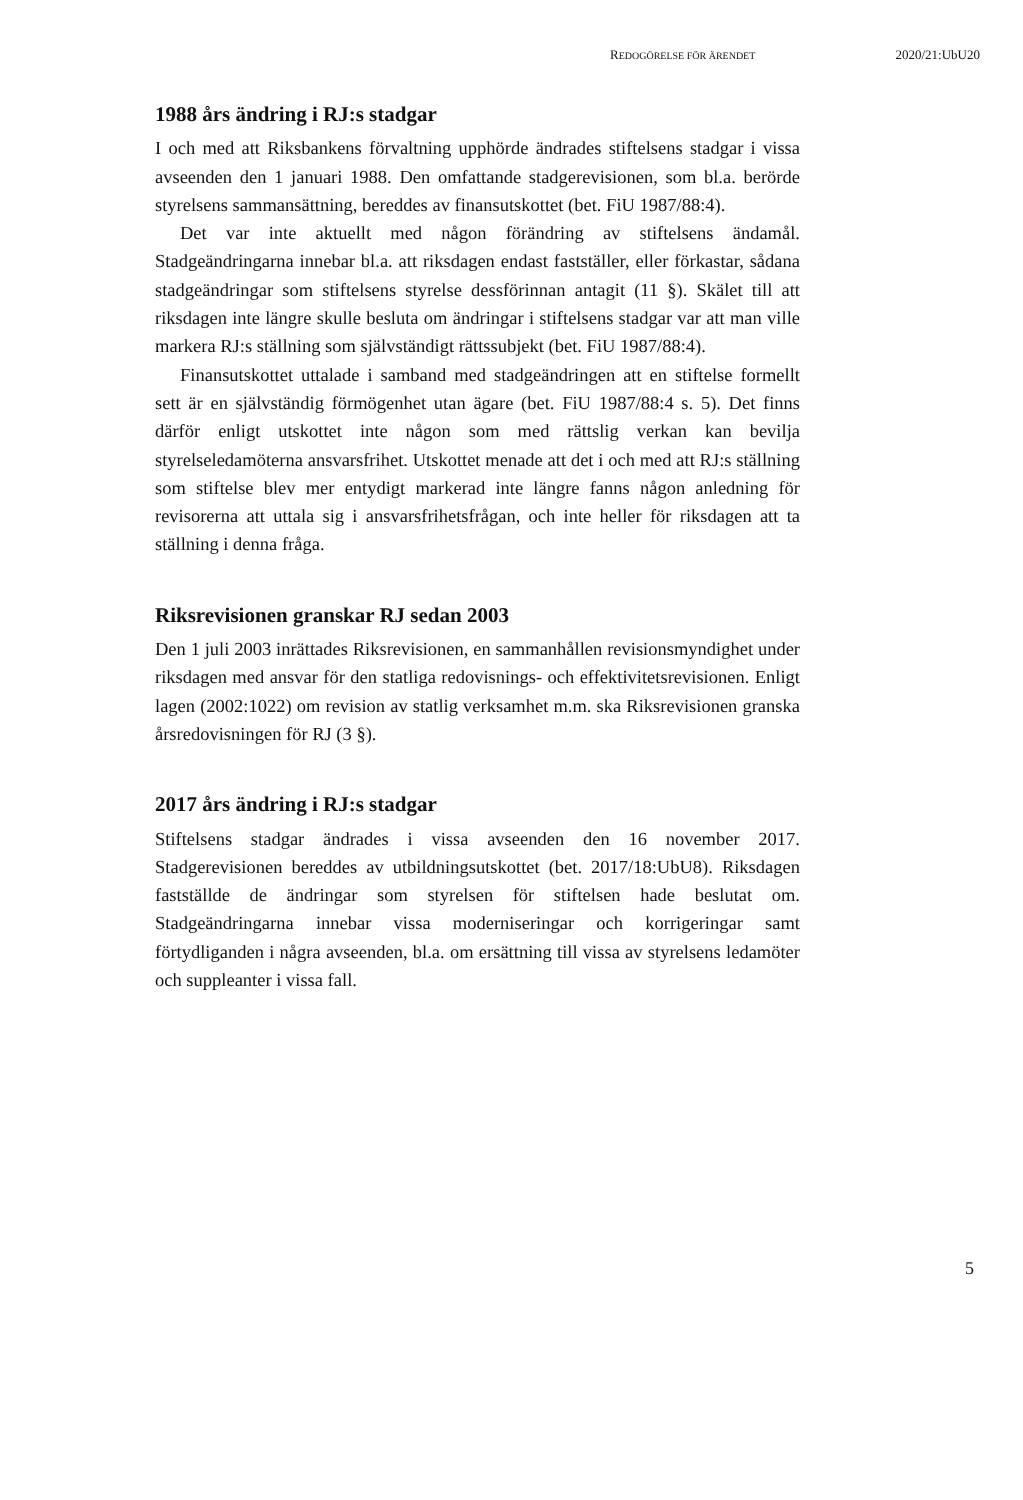REDOGÖRELSE FÖR ÄRENDET 2020/21:UbU20
1988 års ändring i RJ:s stadgar
I och med att Riksbankens förvaltning upphörde ändrades stiftelsens stadgar i vissa avseenden den 1 januari 1988. Den omfattande stadgerevisionen, som bl.a. berörde styrelsens sammansättning, bereddes av finansutskottet (bet. FiU 1987/88:4).
Det var inte aktuellt med någon förändring av stiftelsens ändamål. Stadgeändringarna innebar bl.a. att riksdagen endast fastställer, eller förkastar, sådana stadgeändringar som stiftelsens styrelse dessförinnan antagit (11 §). Skälet till att riksdagen inte längre skulle besluta om ändringar i stiftelsens stadgar var att man ville markera RJ:s ställning som självständigt rättssubjekt (bet. FiU 1987/88:4).
Finansutskottet uttalade i samband med stadgeändringen att en stiftelse formellt sett är en självständig förmögenhet utan ägare (bet. FiU 1987/88:4 s. 5). Det finns därför enligt utskottet inte någon som med rättslig verkan kan bevilja styrelseledamöterna ansvarsfrihet. Utskottet menade att det i och med att RJ:s ställning som stiftelse blev mer entydigt markerad inte längre fanns någon anledning för revisorerna att uttala sig i ansvarsfrihetsfrågan, och inte heller för riksdagen att ta ställning i denna fråga.
Riksrevisionen granskar RJ sedan 2003
Den 1 juli 2003 inrättades Riksrevisionen, en sammanhållen revisions­myndighet under riksdagen med ansvar för den statliga redovisnings- och effektivitetsrevisionen. Enligt lagen (2002:1022) om revision av statlig verksamhet m.m. ska Riksrevisionen granska årsredovisningen för RJ (3 §).
2017 års ändring i RJ:s stadgar
Stiftelsens stadgar ändrades i vissa avseenden den 16 november 2017. Stadgerevisionen bereddes av utbildningsutskottet (bet. 2017/18:UbU8). Riksdagen fastställde de ändringar som styrelsen för stiftelsen hade beslutat om. Stadgeändringarna innebar vissa moderniseringar och korrigeringar samt förtydliganden i några avseenden, bl.a. om ersättning till vissa av styrelsens ledamöter och suppleanter i vissa fall.
5